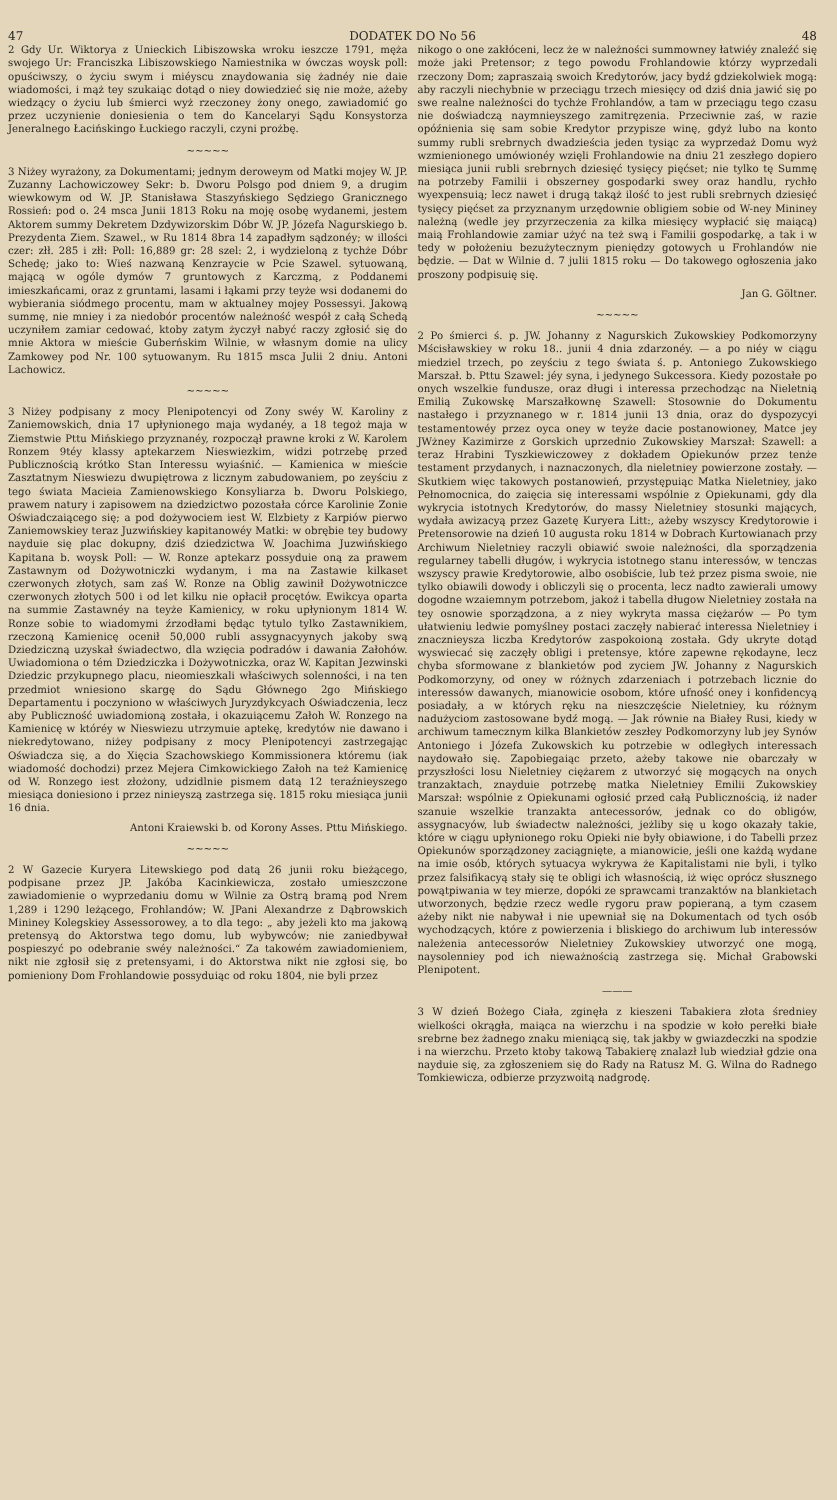47 DODATEK DO No 56 48
2 Gdy Ur. Wiktorya z Unieckich Libiszowska wroku ieszcze 1791, męża swojego Ur: Franciszka Libiszowskiego Namiestnika w ówczas woysk poll: opuściwszy, o życiu swym i miéyscu znaydowania się żadnéy nie daie wiadomości, i mąż tey szukaiąc dotąd o niey dowiedzieć się nie może, ażeby wiedzący o życiu lub śmierci wyż rzeczoney żony onego, zawiadomić go przez uczynienie doniesienia o tem do Kancelaryi Sądu Konsystorza Jeneralnego Łacińskingo Łuckiego raczyli, czyni prożbę.
~~~~~
3 Niżey wyrażony, za Dokumentami; jednym deroweym od Matki mojey W. JP. Zuzanny Lachowiczowey Sekr: b. Dworu Polsgo pod dniem 9, a drugim wiewkowym od W. JP. Stanisława Staszyńskiego Sędziego Granicznego Rossień: pod o. 24 msca Junii 1813 Roku na moję osobę wydanemi, jestem Aktorem summy Dekretem Dzdywizorskim Dóbr W. JP. Józefa Nagurskiego b. Prezydenta Ziem. Szawel., w Ru 1814 8bra 14 zapadłym sądzonéy; w illości czer: złł. 285 i złł: Poll: 16,889 gr: 28 szel: 2, i wydzieloną z tychże Dóbr Schedę; jako to: Wieś nazwaną Kenzraycie w Pcie Szawel. sytuowaną, mającą w ogóle dymów 7 gruntowych z Karczmą, z Poddanemi imieszkańcami, oraz z gruntami, lasami i łąkami przy teyże wsi dodanemi do wybierania siódmego procentu, mam w aktualney mojey Possessyi. Jakową summę, nie mniey i za niedobór procentów należność wespół z całą Schedą uczyniłem zamiar cedować, ktoby zatym życzył nabyć raczy zgłosić się do mnie Aktora w mieście Guberńskim Wilnie, w własnym domie na ulicy Zamkowey pod Nr. 100 sytuowanym. Ru 1815 msca Julii 2 dniu. Antoni Lachowicz.
~~~~~
3 Niżey podpisany z mocy Plenipotencyi od Zony swéy W. Karoliny z Zaniemowskich, dnia 17 upłynionego maja wydanéy, a 18 tegoż maja w Ziemstwie Pttu Mińskiego przyznanéy, rozpoczął prawne kroki z W. Karolem Ronzem 9téy klassy aptekarzem Nieswiezkim, widzi potrzebę przed Publicznością krótko Stan Interessu wyiaśnić. — Kamienica w mieście Zasztatnym Nieswiezu dwupiętrowa z licznym zabudowaniem, po zeyściu z tego świata Macieia Zamienowskiego Konsyliarza b. Dworu Polskiego, prawem natury i zapisowem na dziedzictwo pozostała córce Karolinie Zonie Oświadczaiącego się; a pod dożywociem iest W. Elzbiety z Karpiów pierwo Zaniemowskiey teraz Juzwińskiey kapitanowéy Matki: w obrębie tey budowy nayduie się plac dokupny, dziś dziedzictwa W. Joachima Juzwińskiego Kapitana b. woysk Poll: — W. Ronze aptekarz possyduie oną za prawem Zastawnym od Dożywotniczki wydanym, i ma na Zastawie kilkaset czerwonych złotych, sam zaś W. Ronze na Oblig zawinił Dożywotniczce czerwonych złotych 500 i od let kilku nie opłacił procętów. Ewikcya oparta na summie Zastawnéy na teyże Kamienicy, w roku upłynionym 1814 W. Ronze sobie to wiadomymi źrzodłami będąc tytulo tylko Zastawnikiem, rzeczoną Kamienicę ocenił 50,000 rubli assygnacyynych jakoby swą Dziedziczną uzyskał świadectwo, dla wzięcia podradów i dawania Załohów. Uwiadomiona o tém Dziedziczka i Dożywotniczka, oraz W. Kapitan Jezwinski Dziedzic przykupnego placu, nieomieszkali właściwych solenności, i na ten przedmiot wniesiono skargę do Sądu Głównego 2go Mińskiego Departamentu i poczyniono w właściwych Juryzdykcyach Oświadczenia, lecz aby Publiczność uwiadomioną została, i okazuiącemu Załoh W. Ronzego na Kamienicę w któréy w Nieswiezu utrzymuie aptekę, kredytów nie dawano i niekredytowano, niżey podpisany z mocy Plenipotencyi zastrzegając Oświadcza się, a do Xięcia Szachowskiego Kommissionera któremu (iak wiadomość dochodzi) przez Mejera Cimkowickiego Załoh na też Kamienicę od W. Ronzego iest złożony, udzidlnie pismem datą 12 teraźnieyszego miesiąca doniesiono i przez ninieyszą zastrzega się. 1815 roku miesiąca junii 16 dnia.
Antoni Kraiewski b. od Korony Asses. Pttu Mińskiego.
~~~~~
2 W Gazecie Kuryera Litewskiego pod datą 26 junii roku bieżącego, podpisane przez JP. Jakóba Kacinkiewicza, zostało umieszczone zawiadomienie o wyprzedaniu domu w Wilnie za Ostrą bramą pod Nrem 1,289 i 1290 leżącego, Frohlandów; W. JPani Alexandrze z Dąbrowskich Mininey Kolegskiey Assessorowey, a to dla tego: „ aby jeżeli kto ma jakową pretensyą do Aktorstwa tego domu, lub wybywców; nie zaniedbywał pospieszyć po odebranie swéy należności.“ Za takowém zawiadomieniem, nikt nie zgłosił się z pretensyami, i do Aktorstwa nikt nie zgłosi się, bo pomieniony Dom Frohlandowie possyduiąc od roku 1804, nie byli przez
nikogo o one zakłóceni, lecz że w należności summowney łatwiéy znaleźć się może jaki Pretensor; z tego powodu Frohlandowie którzy wyprzedali rzeczony Dom; zapraszaią swoich Kredytorów, jacy bydź gdziekolwiek mogą: aby raczyli niechybnie w przeciągu trzech miesięcy od dziś dnia jawić się po swe realne należności do tychże Frohlandów, a tam w przeciągu tego czasu nie doświadczą naymnieyszego zamitręzenia. Przeciwnie zaś, w razie opóźnienia się sam sobie Kredytor przypisze winę, gdyż lubo na konto summy rubli srebrnych dwadzieścia jeden tysiąc za wyprzedaż Domu wyż wzmienionego umówionéy wzięli Frohlandowie na dniu 21 zeszłego dopiero miesiąca junii rubli srebrnych dziesięć tysięcy pięćset; nie tylko tę Summę na potrzeby Familii i obszerney gospodarki swey oraz handlu, rychło wyexpensuią; lecz nawet i drugą takąż ilość to jest rubli srebrnych dziesięć tysięcy pięćset za przyznanym urzędownie obligiem sobie od W-ney Mininey należną (wedle jey przyrzeczenia za kilka miesięcy wypłacić się maiącą) maią Frohlandowie zamiar użyć na też swą i Familii gospodarkę, a tak i w tedy w położeniu bezużytecznym pieniędzy gotowych u Frohlandów nie będzie. — Dat w Wilnie d. 7 julii 1815 roku — Do takowego ogłoszenia jako proszony podpisuię się.
Jan G. Göltner.
~~~~~
2 Po śmierci ś. p. JW. Johanny z Nagurskich Zukowskiey Podkomorzyny Mścisławskiey w roku 18.. junii 4 dnia zdarzonéy. — a po niéy w ciągu miedziel trzech, po zeyściu z tego świata ś. p. Antoniego Zukowskiego Marszał. b. Pttu Szawel: jéy syna, i jedynego Sukcessora. Kiedy pozostałe po onych wszelkie fundusze, oraz długi i interessa przechodząc na Nieletnią Emilią Zukowskę Marszałkownę Szawell: Stosownie do Dokumentu nastałego i przyznanego w r. 1814 junii 13 dnia, oraz do dyspozycyi testamentowéy przez oyca oney w teyże dacie postanowioney, Matce jey JWżney Kazimirze z Gorskich uprzednio Zukowskiey Marszał: Szawell: a teraz Hrabini Tyszkiewiczowey z dokładem Opiekunów przez tenże testament przydanych, i naznaczonych, dla nieletniey powierzone zostały. — Skutkiem więc takowych postanowień, przystępuiąc Matka Nieletniey, jako Pełnomocnica, do zaięcia się interessami wspólnie z Opiekunami, gdy dla wykrycia istotnych Kredytorów, do massy Nieletniey stosunki mających, wydała awizacyą przez Gazetę Kuryera Litt:, ażeby wszyscy Kredytorowie i Pretensorowie na dzień 10 augusta roku 1814 w Dobrach Kurtowianach przy Archiwum Nieletniey raczyli obiawić swoie należności, dla sporządzenia regularney tabelli długów, i wykrycia istotnego stanu interessów, w tenczas wszyscy prawie Kredytorowie, albo osobiście, lub też przez pisma swoie, nie tylko obiawili dowody i obliczyli się o procenta, lecz nadto zawierali umowy dogodne wzaiemnym potrzebom, jakoż i tabella długow Nieletniey została na tey osnowie sporządzona, a z niey wykryta massa ciężarów — Po tym ułatwieniu ledwie pomyślney postaci zaczęły nabierać interessa Nieletniey i znacznieysza liczba Kredytorów zaspokoioną została. Gdy ukryte dotąd wyswiecać się zaczęły obligi i pretensye, które zapewne rękodayne, lecz chyba sformowane z blankietów pod zyciem JW. Johanny z Nagurskich Podkomorzyny, od oney w różnych zdarzeniach i potrzebach licznie do interessów dawanych, mianowicie osobom, które ufność oney i konfidencyą posiadały, a w których ręku na nieszczęście Nieletniey, ku różnym nadużyciom zastosowane bydź mogą. — Jak równie na Białey Rusi, kiedy w archiwum tamecznym kilka Blankietów zeszłey Podkomorzyny lub jey Synów Antoniego i Józefa Zukowskich ku potrzebie w odległych interessach naydowało się. Zapobiegaiąc przeto, ażeby takowe nie obarczały w przyszłości losu Nieletniey ciężarem z utworzyć się mogących na onych tranzaktach, znayduie potrzebę matka Nieletniey Emilii Zukowskiey Marszał: wspólnie z Opiekunami ogłosić przed całą Publicznością, iż nader szanuie wszelkie tranzakta antecessorów, jednak co do obligów, assygnacyów, lub świadectw należności, jeżliby się u kogo okazały takie, które w ciągu upłynionego roku Opieki nie były obiawione, i do Tabelli przez Opiekunów sporządzoney zaciągnięte, a mianowicie, jeśli one każdą wydane na imie osób, których sytuacya wykrywa że Kapitalistami nie byli, i tylko przez falsifikacyą stały się te obligi ich własnością, iż więc oprócz słusznego powątpiwania w tey mierze, dopóki ze sprawcami tranzaktów na blankietach utworzonych, będzie rzecz wedle rygoru praw popieraną, a tym czasem ażeby nikt nie nabywał i nie upewniał się na Dokumentach od tych osób wychodzących, które z powierzenia i bliskiego do archiwum lub interessów należenia antecessorów Nieletniey Zukowskiey utworzyć one mogą, naysolenniey pod ich nieważnością zastrzega się. Michał Grabowski Plenipotent.
———
3 W dzień Bożego Ciała, zginęła z kieszeni Tabakiera złota średniey wielkości okrągła, maiąca na wierzchu i na spodzie w koło perełki białe srebrne bez żadnego znaku mieniącą się, tak jakby w gwiazdeczki na spodzie i na wierzchu. Przeto ktoby takową Tabakierę znalazł lub wiedział gdzie ona nayduie się, za zgłoszeniem się do Rady na Ratusz M. G. Wilna do Radnego Tomkiewicza, odbierze przyzwoitą nadgrodę.